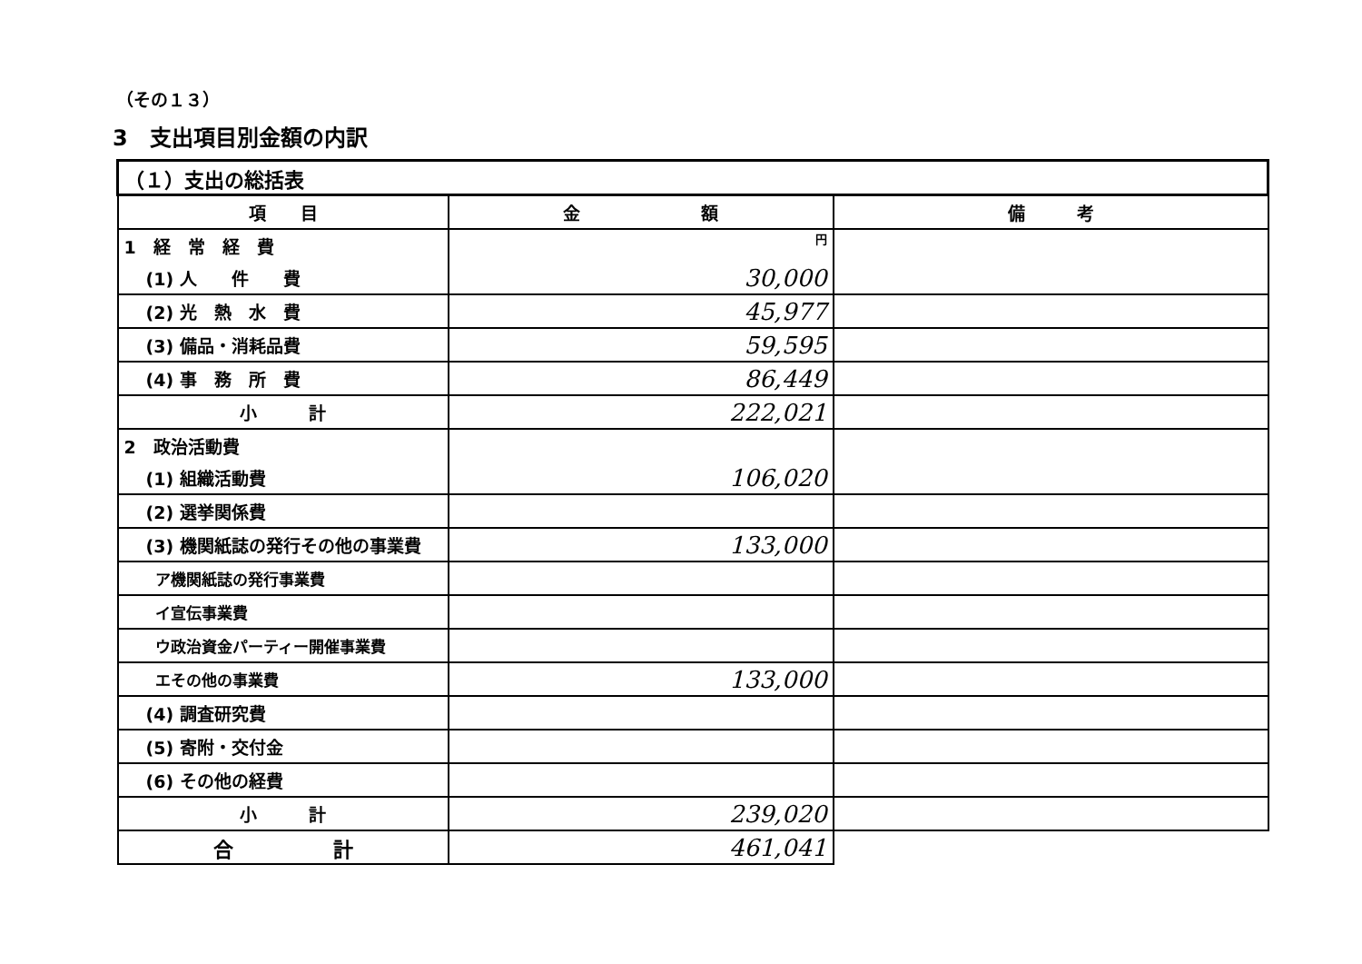（その１３）
3　支出項目別金額の内訳
| （１）支出の総括表 | | |
| 項 目 | 金 額 | 備 考 |
| 1 経 常 経 費 | 円 | |
| (1) 人 件 費 | 30,000 | |
| (2) 光 熱 水 費 | 45,977 | |
| (3) 備品・消耗品費 | 59,595 | |
| (4) 事 務 所 費 | 86,449 | |
| 小 計 | 222,021 | |
| 2 政治活動費 | | |
| (1) 組織活動費 | 106,020 | |
| (2) 選挙関係費 | | |
| (3) 機関紙誌の発行その他の事業費 | 133,000 | |
| ア機関紙誌の発行事業費 | | |
| イ宣伝事業費 | | |
| ウ政治資金パーティー開催事業費 | | |
| エその他の事業費 | 133,000 | |
| (4) 調査研究費 | | |
| (5) 寄附・交付金 | | |
| (6) その他の経費 | | |
| 小 計 | 239,020 | |
| 合 計 | 461,041 | |